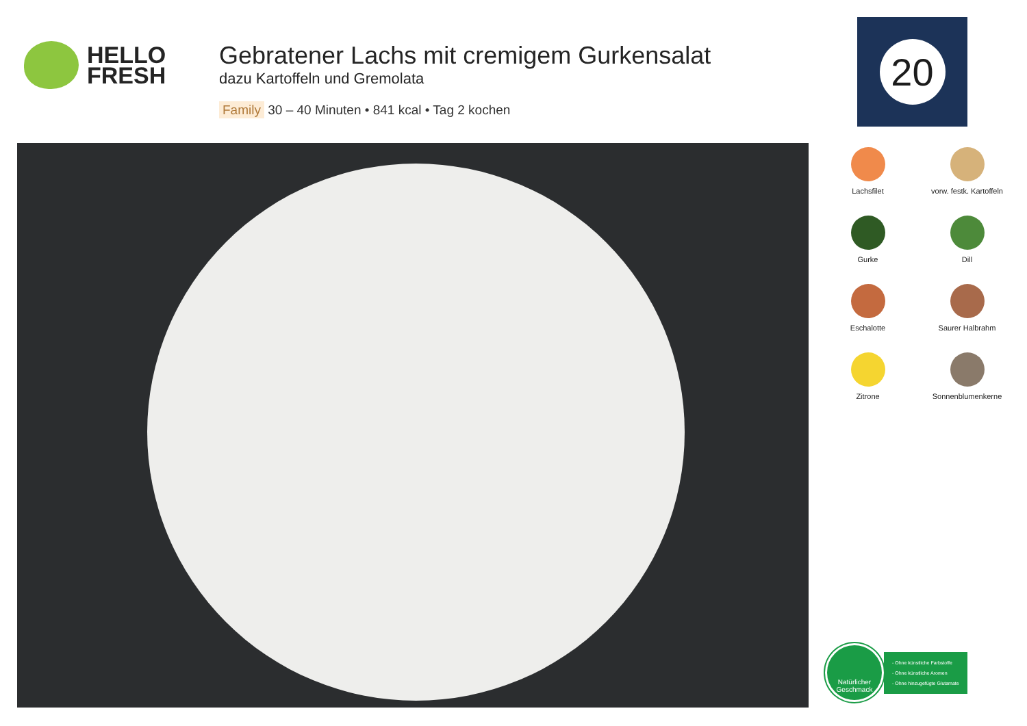HELLO
FRESH
Gebratener Lachs mit cremigem Gurkensalat
dazu Kartoffeln und Gremolata
Family 30 – 40 Minuten • 841 kcal • Tag 2 kochen
20
Lachsfilet
vorw. festk. Kartoffeln
Gurke
Dill
Eschalotte
Saurer Halbrahm
Zitrone
Sonnenblumenkerne
Natürlicher
Geschmack
- Ohne künstliche Farbstoffe
- Ohne künstliche Aromen
- Ohne hinzugefügte Glutamate